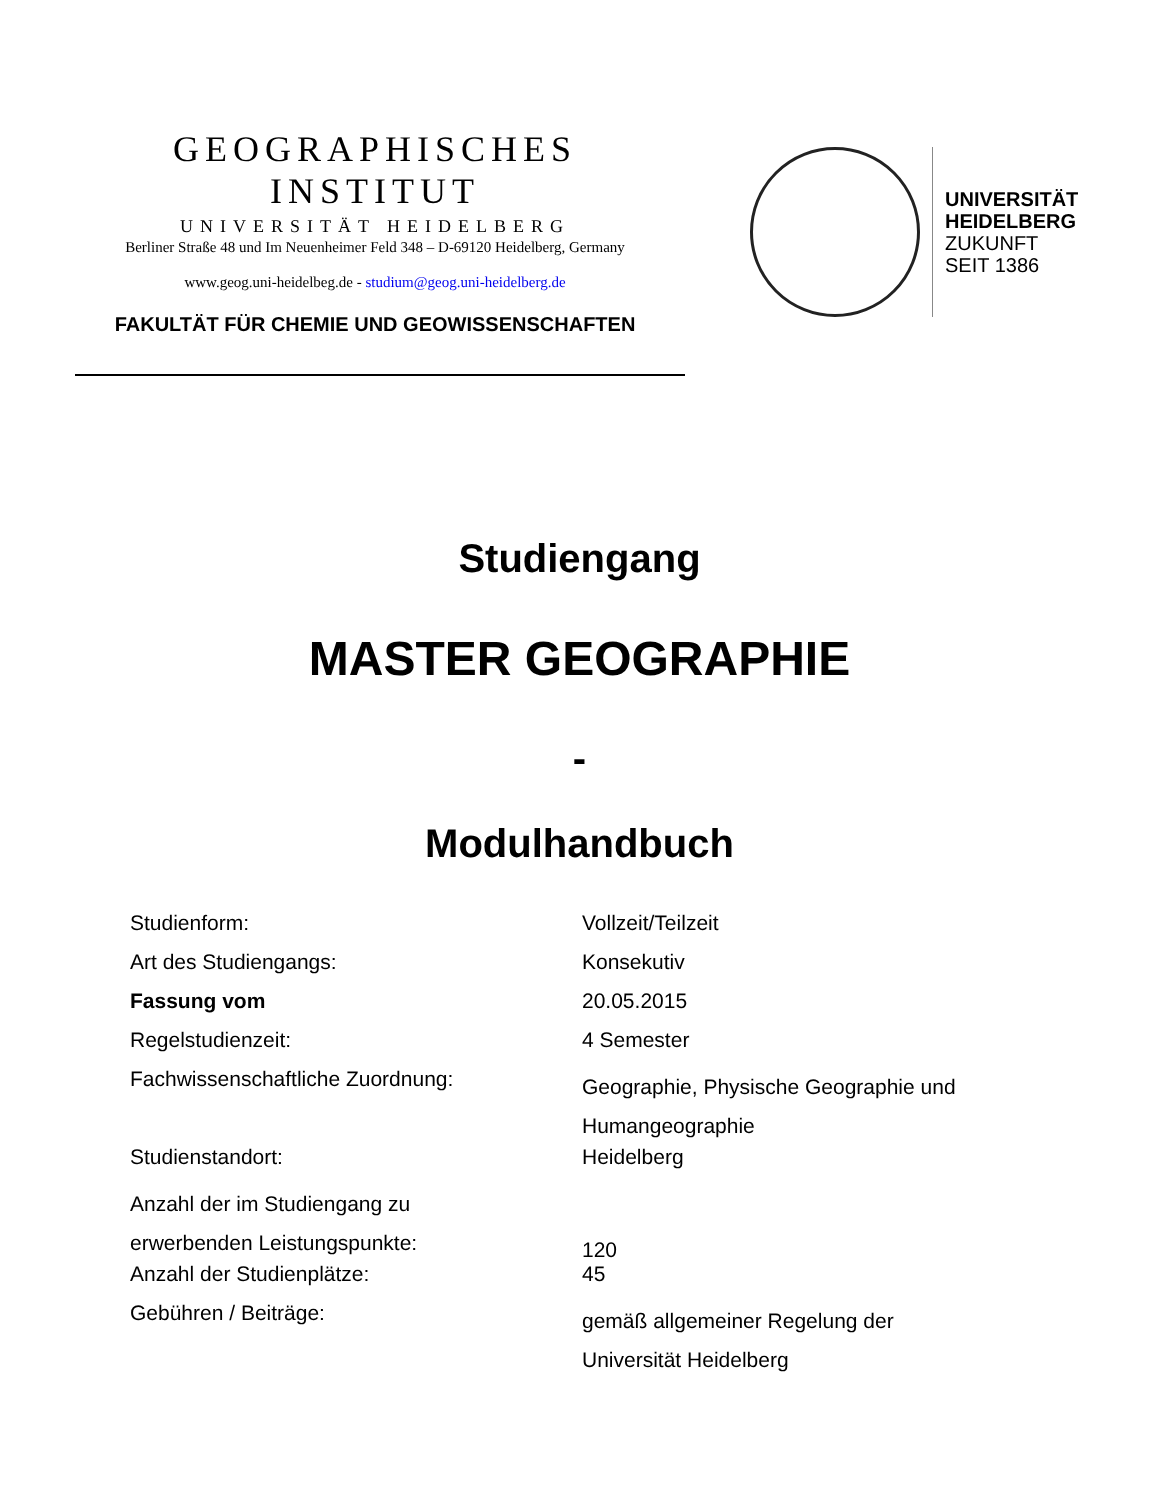GEOGRAPHISCHES INSTITUT
UNIVERSITÄT HEIDELBERG
Berliner Straße 48 und Im Neuenheimer Feld 348 – D-69120 Heidelberg, Germany
www.geog.uni-heidelbeg.de - studium@geog.uni-heidelberg.de
FAKULTÄT FÜR CHEMIE UND GEOWISSENSCHAFTEN
UNIVERSITÄT
HEIDELBERG
ZUKUNFT
SEIT 1386
Studiengang
MASTER GEOGRAPHIE
-
Modulhandbuch
| Studienform: | Vollzeit/Teilzeit |
| Art des Studiengangs: | Konsekutiv |
| Fassung vom | 20.05.2015 |
| Regelstudienzeit: | 4 Semester |
| Fachwissenschaftliche Zuordnung: | Geographie, Physische Geographie und Humangeographie |
| Studienstandort: | Heidelberg |
| Anzahl der im Studiengang zu erwerbenden Leistungspunkte: | 120 |
| Anzahl der Studienplätze: | 45 |
| Gebühren / Beiträge: | gemäß allgemeiner Regelung der Universität Heidelberg |